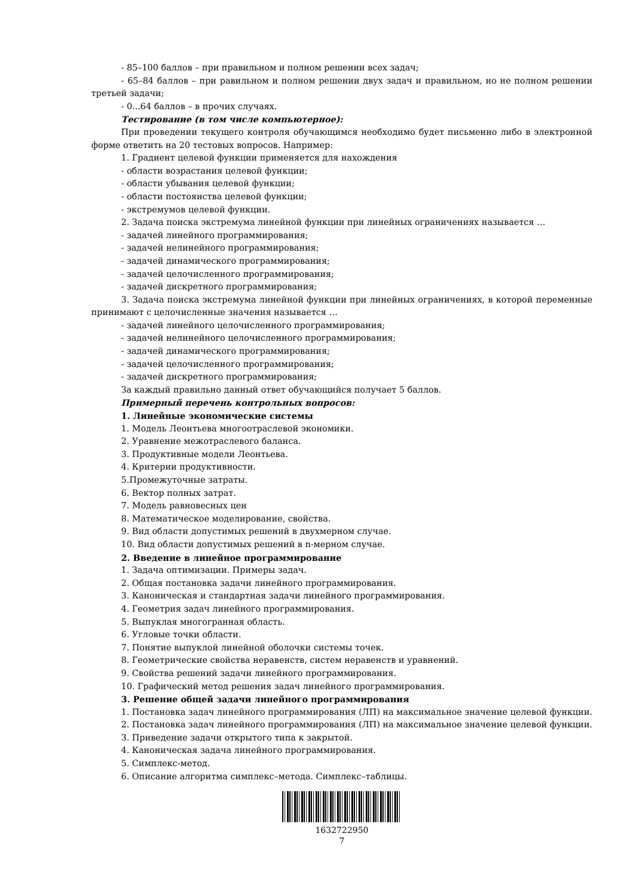- 85–100 баллов – при правильном и полном решении всех задач;
- 65–84 баллов – при равильном и полном решении двух задач и правильном, но не полном решении третьей задачи;
- 0...64 баллов – в прочих случаях.
Тестирование (в том числе компьютерное):
При проведении текущего контроля обучающимся необходимо будет письменно либо в электронной форме ответить на 20 тестовых вопросов. Например:
1. Градиент целевой функции применяется для нахождения
- области возрастания целевой функции;
- области убывания целевой функции;
- области постоянства целевой функции;
- экстремумов целевой функции.
2. Задача поиска экстремума линейной функции при линейных ограничениях называется …
- задачей линейного программирования;
- задачей нелинейного программирования;
- задачей динамического программирования;
- задачей целочисленного программирования;
- задачей дискретного программирования;
3. Задача поиска экстремума линейной функции при линейных ограничениях, в которой переменные принимают с целочисленные значения называется …
- задачей линейного целочисленного программирования;
- задачей нелинейного целочисленного программирования;
- задачей динамического программирования;
- задачей целочисленного программирования;
- задачей дискретного программирования;
За каждый правильно данный ответ обучающийся получает 5 баллов.
Примерный перечень контрольных вопросов:
1. Линейные экономические системы
1. Модель Леонтьева многоотраслевой экономики.
2. Уравнение межотраслевого баланса.
3. Продуктивные модели Леонтьева.
4. Критерии продуктивности.
5.Промежуточные затраты.
6. Вектор полных затрат.
7. Модель равновесных цен
8. Математическое моделирование, свойства.
9. Вид области допустимых решений в двухмерном случае.
10. Вид области допустимых решений в n-мерном случае.
2. Введение в линейное программирование
1. Задача оптимизации. Примеры задач.
2. Общая постановка задачи линейного программирования.
3. Каноническая и стандартная задачи линейного программирования.
4. Геометрия задач линейного программирования.
5. Выпуклая многогранная область.
6. Угловые точки области.
7. Понятие выпуклой линейной оболочки системы точек.
8. Геометрические свойства неравенств, систем неравенств и уравнений.
9. Свойства решений задачи линейного программирования.
10. Графический метод решения задач линейного программирования.
3. Решение общей задачи линейного программирования
1. Постановка задач линейного программирования (ЛП) на максимальное значение целевой функции.
2. Постановка задач линейного программирования (ЛП) на максимальное значение целевой функции.
3. Приведение задачи открытого типа к закрытой.
4. Каноническая задача линейного программирования.
5. Симплекс-метод.
6. Описание алгоритма симплекс–метода. Симплекс–таблицы.
1632722950
7